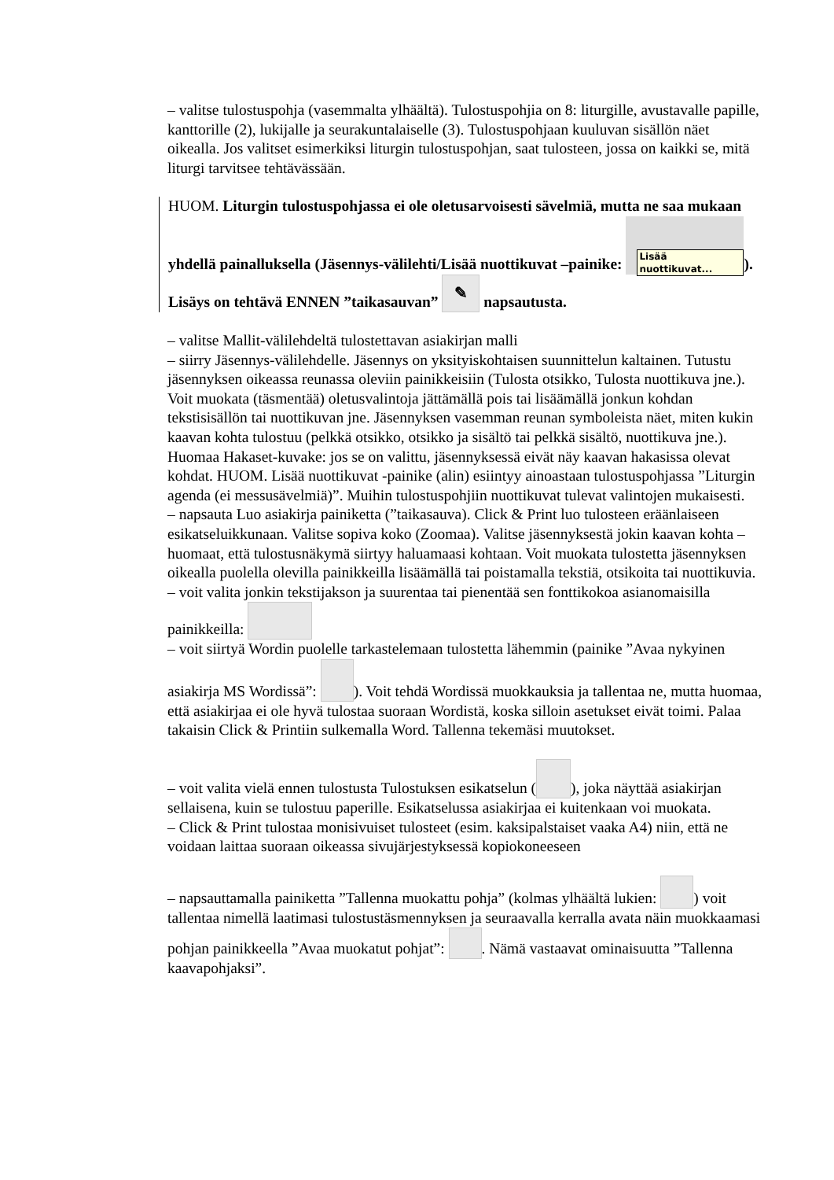– valitse tulostuspohja (vasemmalta ylhäältä). Tulostuspohjia on 8: liturgille, avustavalle papille, kanttorille (2), lukijalle ja seurakuntalaiselle (3). Tulostuspohjaan kuuluvan sisällön näet oikealla. Jos valitset esimerkiksi liturgin tulostuspohjan, saat tulosteen, jossa on kaikki se, mitä liturgi tarvitsee tehtävässään.
HUOM. Liturgin tulostuspohjassa ei ole oletusarvoisesti sävelmiä, mutta ne saa mukaan yhdellä painalluksella (Jäsennys-välilehti/Lisää nuottikuvat –painike: Lisää nuottikuvat...). Lisäys on tehtävä ENNEN ”taikasauvan” ✎ napsautusta.
– valitse Mallit-välilehdeltä tulostettavan asiakirjan malli
– siirry Jäsennys-välilehdelle. Jäsennys on yksityiskohtaisen suunnittelun kaltainen. Tutustu jäsennyksen oikeassa reunassa oleviin painikkeisiin (Tulosta otsikko, Tulosta nuottikuva jne.). Voit muokata (täsmentää) oletusvalintoja jättämällä pois tai lisäämällä jonkun kohdan tekstisisällön tai nuottikuvan jne. Jäsennyksen vasemman reunan symboleista näet, miten kukin kaavan kohta tulostuu (pelkkä otsikko, otsikko ja sisältö tai pelkkä sisältö, nuottikuva jne.). Huomaa Hakaset-kuvake: jos se on valittu, jäsennyksessä eivät näy kaavan hakasissa olevat kohdat. HUOM. Lisää nuottikuvat -painike (alin) esiintyy ainoastaan tulostuspohjassa ”Liturgin agenda (ei messusävelmiä)”. Muihin tulostuspohjiin nuottikuvat tulevat valintojen mukaisesti.
– napsauta Luo asiakirja painiketta (”taikasauva). Click & Print luo tulosteen eräänlaiseen esikatseluikkunaan. Valitse sopiva koko (Zoomaa). Valitse jäsennyksestä jokin kaavan kohta – huomaat, että tulostusnäkymä siirtyy haluamaasi kohtaan. Voit muokata tulostetta jäsennyksen oikealla puolella olevilla painikkeilla lisäämällä tai poistamalla tekstiä, otsikoita tai nuottikuvia.
– voit valita jonkin tekstijakson ja suurentaa tai pienentää sen fonttikokoa asianomaisilla painikkeilla:
– voit siirtyä Wordin puolelle tarkastelemaan tulostetta lähemmin (painike ”Avaa nykyinen asiakirja MS Wordissä”: ). Voit tehdä Wordissä muokkauksia ja tallentaa ne, mutta huomaa, että asiakirjaa ei ole hyvä tulostaa suoraan Wordistä, koska silloin asetukset eivät toimi. Palaa takaisin Click & Printiin sulkemalla Word. Tallenna tekemäsi muutokset.
– voit valita vielä ennen tulostusta Tulostuksen esikatselun ( ), joka näyttää asiakirjan sellaisena, kuin se tulostuu paperille. Esikatselussa asiakirjaa ei kuitenkaan voi muokata.
– Click & Print tulostaa monisivuiset tulosteet (esim. kaksipalstaiset vaaka A4) niin, että ne voidaan laittaa suoraan oikeassa sivujärjestyksessä kopiokoneeseen
– napsauttamalla painiketta ”Tallenna muokattu pohja” (kolmas ylhäältä lukien: ) voit tallentaa nimellä laatimasi tulostustäsmennyksen ja seuraavalla kerralla avata näin muokkaamasi pohjan painikkeella ”Avaa muokatut pohjat”: . Nämä vastaavat ominaisuutta ”Tallenna kaavapohjaksi”.